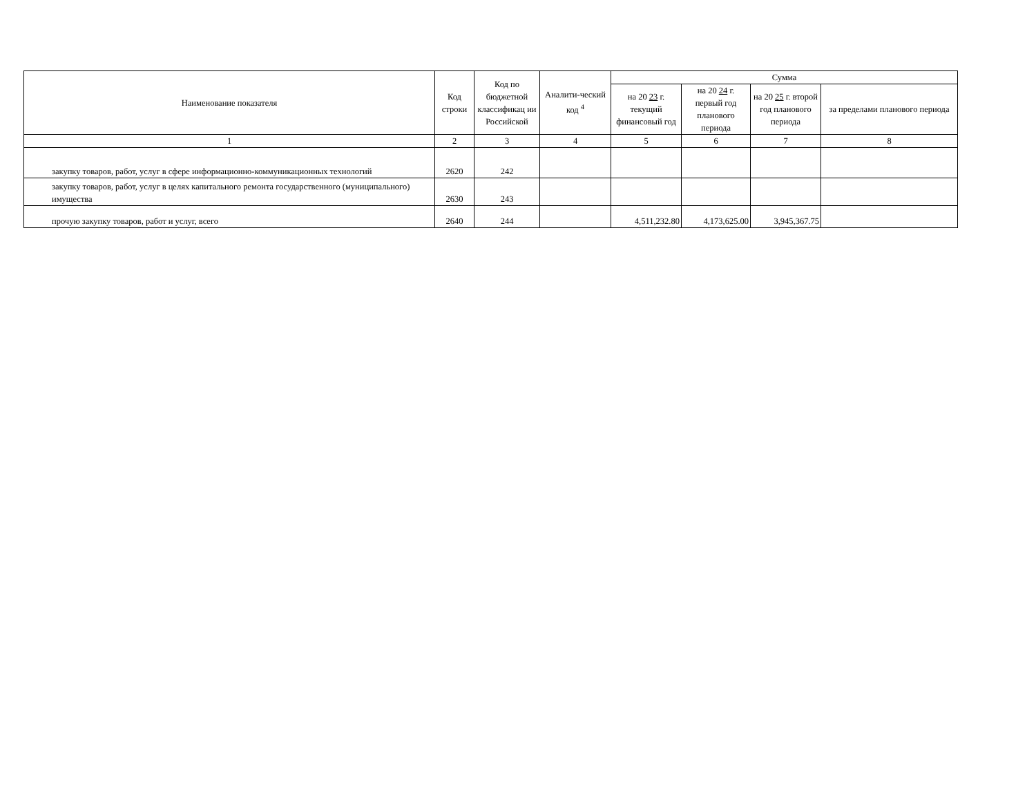| Наименование показателя | Код строки | Код по бюджетной классификац ии Российской | Аналити-ческий код <sup>4</sup> | Сумма | | | |
| --- | --- | --- | --- | --- | --- | --- | --- |
| | | | | на 20 23 г. текущий финансовый год | на 20 24 г. первый год планового периода | на 20 25 г. второй год планового периода | за пределами планового периода |
| 1 | 2 | 3 | 4 | 5 | 6 | 7 | 8 |
| закупку товаров, работ, услуг в сфере информационно-коммуникационных технологий | 2620 | 242 | | | | | |
| закупку товаров, работ, услуг в целях капитального ремонта государственного (муниципального) имущества | 2630 | 243 | | | | | |
| прочую закупку товаров, работ и услуг, всего | 2640 | 244 | | 4,511,232.80 | 4,173,625.00 | 3,945,367.75 | |